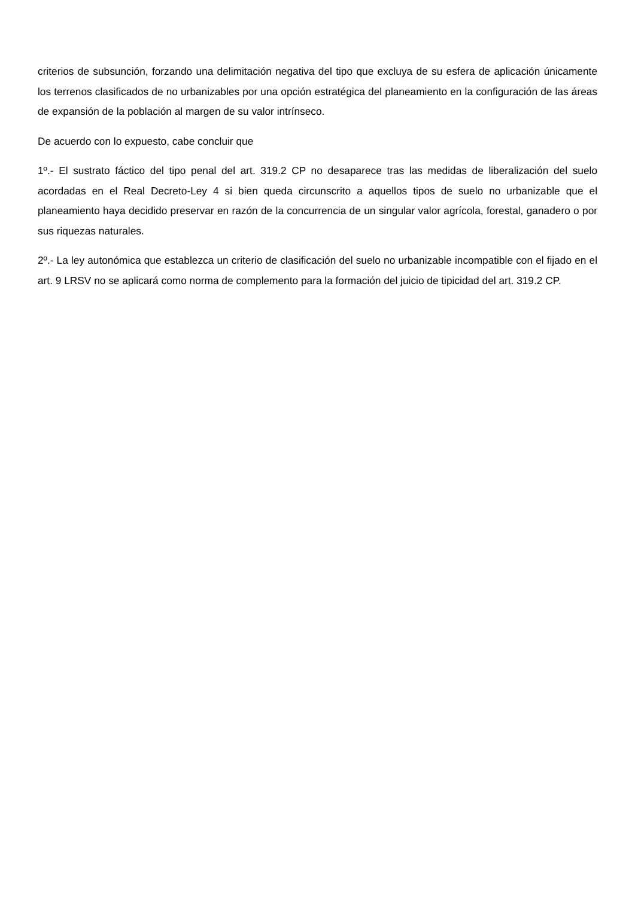criterios de subsunción, forzando una delimitación negativa del tipo que excluya de su esfera de aplicación únicamente los terrenos clasificados de no urbanizables por una opción estratégica del planeamiento en la configuración de las áreas de expansión de la población al margen de su valor intrínseco.
De acuerdo con lo expuesto, cabe concluir que
1º.- El sustrato fáctico del tipo penal del art. 319.2 CP no desaparece tras las medidas de liberalización del suelo acordadas en el Real Decreto-Ley 4 si bien queda circunscrito a aquellos tipos de suelo no urbanizable que el planeamiento haya decidido preservar en razón de la concurrencia de un singular valor agrícola, forestal, ganadero o por sus riquezas naturales.
2º.- La ley autonómica que establezca un criterio de clasificación del suelo no urbanizable incompatible con el fijado en el art. 9 LRSV no se aplicará como norma de complemento para la formación del juicio de tipicidad del art. 319.2 CP.